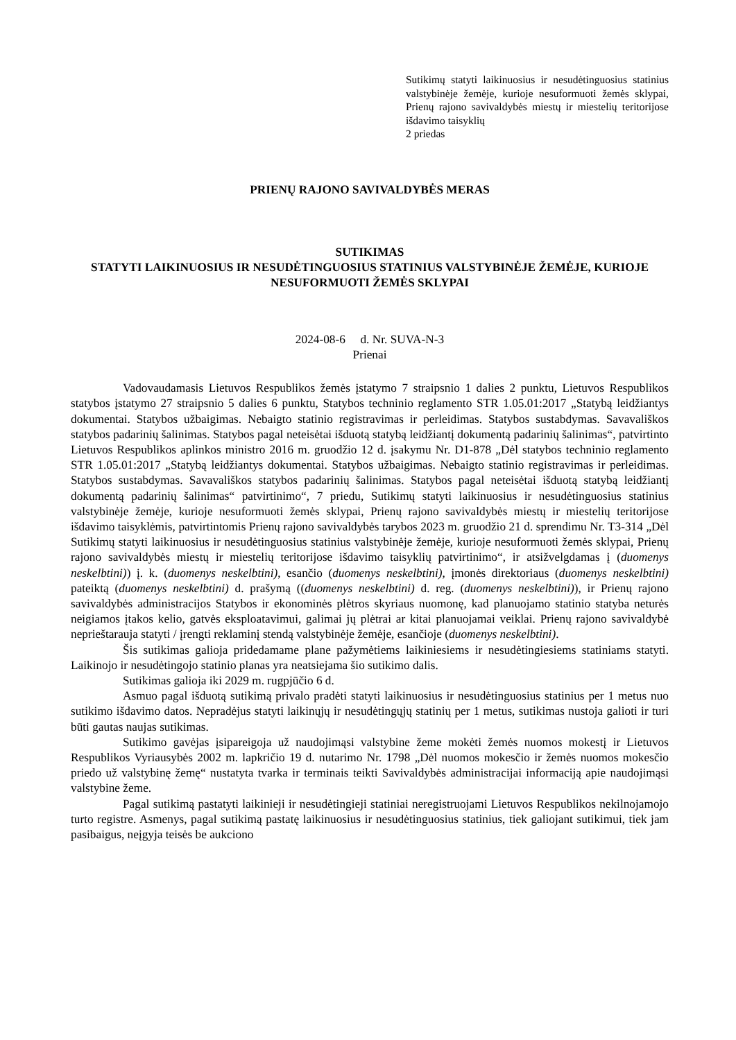Sutikimų statyti laikinuosius ir nesudėtinguosius statinius valstybinėje žemėje, kurioje nesuformuoti žemės sklypai, Prienų rajono savivaldybės miestų ir miestelių teritorijose išdavimo taisyklių
2 priedas
PRIENŲ RAJONO SAVIVALDYBĖS MERAS
SUTIKIMAS
STATYTI LAIKINUOSIUS IR NESUDĖTINGUOSIUS STATINIUS VALSTYBINĖJE ŽEMĖJE, KURIOJE NESUFORMUOTI ŽEMĖS SKLYPAI
2024-08-6 d. Nr. SUVA-N-3
Prienai
Vadovaudamasis Lietuvos Respublikos žemės įstatymo 7 straipsnio 1 dalies 2 punktu, Lietuvos Respublikos statybos įstatymo 27 straipsnio 5 dalies 6 punktu, Statybos techninio reglamento STR 1.05.01:2017 „Statybą leidžiantys dokumentai. Statybos užbaigimas. Nebaigto statinio registravimas ir perleidimas. Statybos sustabdymas. Savavališkos statybos padarinių šalinimas. Statybos pagal neteisėtai išduotą statybą leidžiantį dokumentą padarinių šalinimas“, patvirtinto Lietuvos Respublikos aplinkos ministro 2016 m. gruodžio 12 d. įsakymu Nr. D1-878 „Dėl statybos techninio reglamento STR 1.05.01:2017 „Statybą leidžiantys dokumentai. Statybos užbaigimas. Nebaigto statinio registravimas ir perleidimas. Statybos sustabdymas. Savavališkos statybos padarinių šalinimas. Statybos pagal neteisėtai išduotą statybą leidžiantį dokumentą padarinių šalinimas“ patvirtinimo“, 7 priedu, Sutikimų statyti laikinuosius ir nesudėtinguosius statinius valstybinėje žemėje, kurioje nesuformuoti žemės sklypai, Prienų rajono savivaldybės miestų ir miestelių teritorijose išdavimo taisyklėmis, patvirtintomis Prienų rajono savivaldybės tarybos 2023 m. gruodžio 21 d. sprendimu Nr. T3-314 „Dėl Sutikimų statyti laikinuosius ir nesudėtinguosius statinius valstybinėje žemėje, kurioje nesuformuoti žemės sklypai, Prienų rajono savivaldybės miestų ir miestelių teritorijose išdavimo taisyklių patvirtinimo“, ir atsižvelgdamas į (duomenys neskelbtini)) į. k. (duomenys neskelbtini), esančio (duomenys neskelbtini), įmonės direktoriaus (duomenys neskelbtini) pateiktą (duomenys neskelbtini) d. prašymą ((duomenys neskelbtini) d. reg. (duomenys neskelbtini)), ir Prienų rajono savivaldybės administracijos Statybos ir ekonominės plėtros skyriaus nuomonę, kad planuojamo statinio statyba neturės neigiamos įtakos kelio, gatvės eksploatavimui, galimai jų plėtrai ar kitai planuojamai veiklai. Prienų rajono savivaldybė neprieštarauja statyti / įrengti reklaminį stendą valstybinėje žemėje, esančioje (duomenys neskelbtini).
Šis sutikimas galioja pridedamame plane pažymėtiems laikiniesiems ir nesudėtingiesiems statiniams statyti. Laikinojo ir nesudėtingojo statinio planas yra neatsiejama šio sutikimo dalis.
Sutikimas galioja iki 2029 m. rugpjūčio 6 d.
Asmuo pagal išduotą sutikimą privalo pradėti statyti laikinuosius ir nesudėtinguosius statinius per 1 metus nuo sutikimo išdavimo datos. Nepradėjus statyti laikinųjų ir nesudėtingųjų statinių per 1 metus, sutikimas nustoja galioti ir turi būti gautas naujas sutikimas.
Sutikimo gavėjas įsipareigoja už naudojimąsi valstybine žeme mokėti žemės nuomos mokestį ir Lietuvos Respublikos Vyriausybės 2002 m. lapkričio 19 d. nutarimo Nr. 1798 „Dėl nuomos mokesčio ir žemės nuomos mokesčio priedo už valstybinę žemę“ nustatyta tvarka ir terminais teikti Savivaldybės administracijai informaciją apie naudojimąsi valstybine žeme.
Pagal sutikimą pastatyti laikinieji ir nesudėtingieji statiniai neregistruojami Lietuvos Respublikos nekilnojamojo turto registre. Asmenys, pagal sutikimą pastatę laikinuosius ir nesudėtinguosius statinius, tiek galiojant sutikimui, tiek jam pasibaigus, neįgyja teisės be aukciono